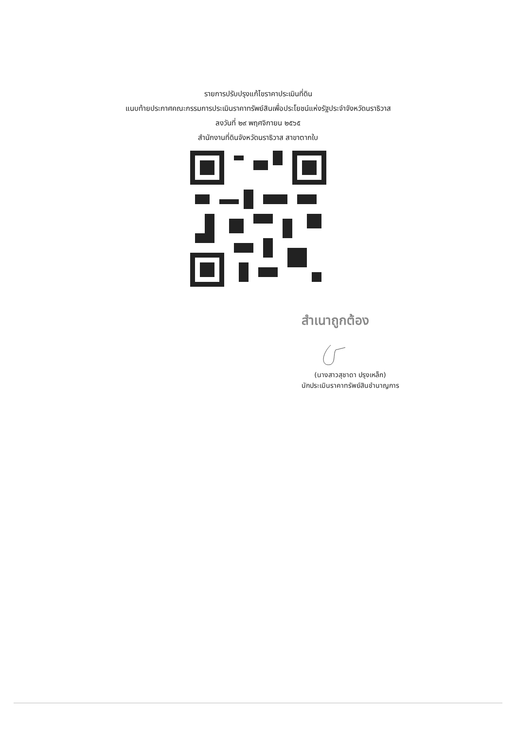รายการปรับปรุงแก้ไขราคาประเมินที่ดิน
แนบท้ายประกาศคณะกรรมการประเมินราคาทรัพย์สินเพื่อประโยชน์แห่งรัฐประจำจังหวัดนราธิวาส
ลงวันที่ ๒๙ พฤศจิกายน ๒๕๖๕
สำนักงานที่ดินจังหวัดนราธิวาส สาขาตากใบ
สำเนาถูกต้อง
(นางสาวสุชาดา ปรุงเหล็ก)
นักประเมินราคาทรัพย์สินชำนาญการ